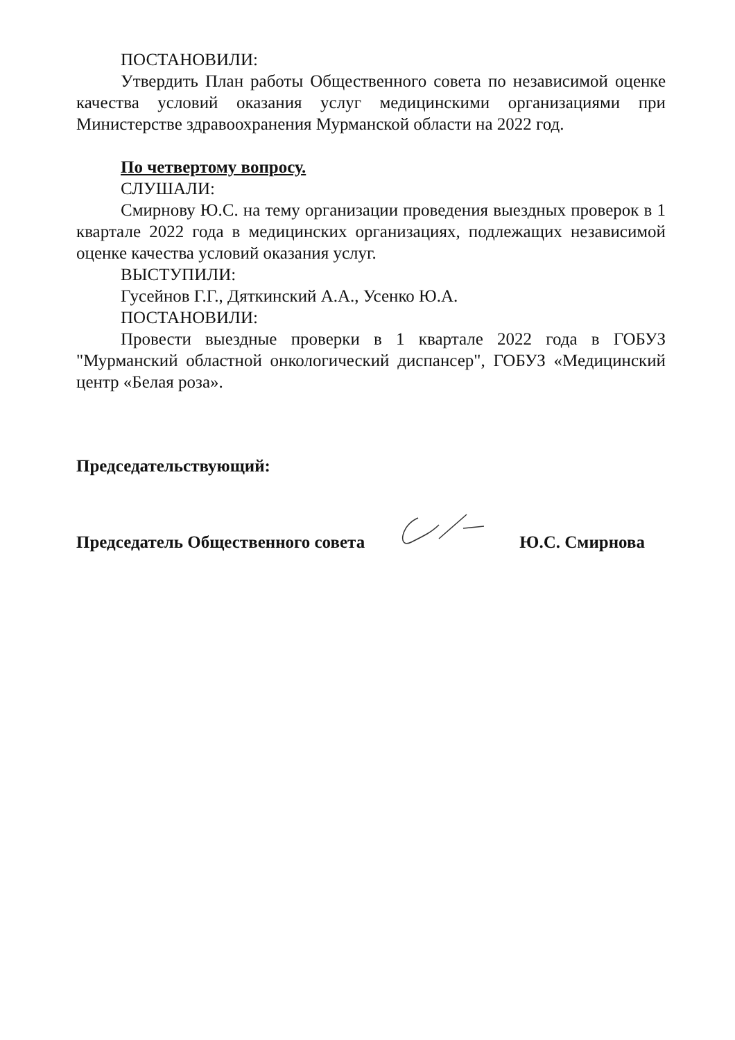ПОСТАНОВИЛИ:
Утвердить План работы Общественного совета по независимой оценке качества условий оказания услуг медицинскими организациями при Министерстве здравоохранения Мурманской области на 2022 год.
По четвертому вопросу.
СЛУШАЛИ:
Смирнову Ю.С. на тему организации проведения выездных проверок в 1 квартале 2022 года в медицинских организациях, подлежащих независимой оценке качества условий оказания услуг.
ВЫСТУПИЛИ:
Гусейнов Г.Г., Дяткинский А.А., Усенко Ю.А.
ПОСТАНОВИЛИ:
Провести выездные проверки в 1 квартале 2022 года в ГОБУЗ "Мурманский областной онкологический диспансер", ГОБУЗ «Медицинский центр «Белая роза».
Председательствующий:
Председатель Общественного совета Ю.С. Смирнова